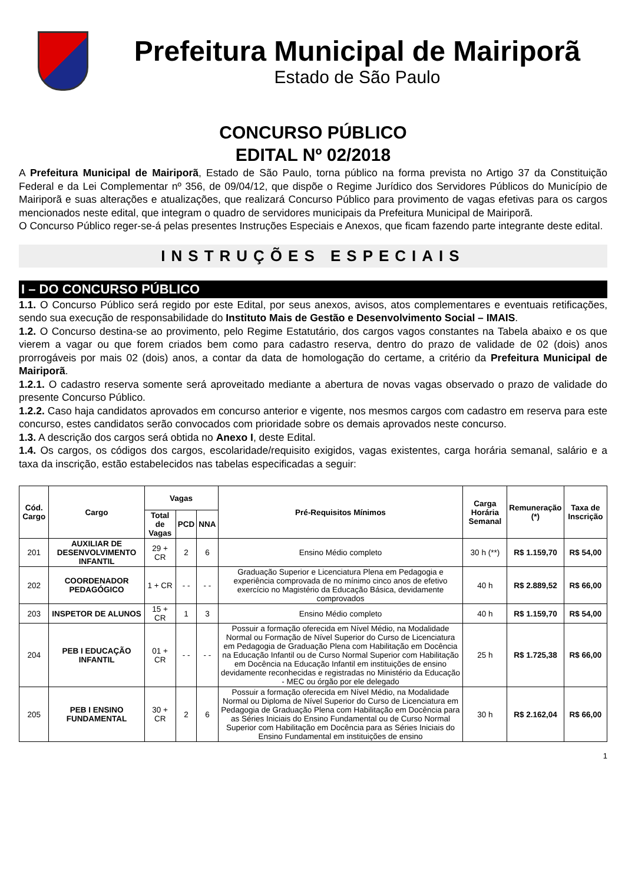Prefeitura Municipal de Mairiporã
Estado de São Paulo
CONCURSO PÚBLICO
EDITAL Nº 02/2018
A Prefeitura Municipal de Mairiporã, Estado de São Paulo, torna público na forma prevista no Artigo 37 da Constituição Federal e da Lei Complementar nº 356, de 09/04/12, que dispõe o Regime Jurídico dos Servidores Públicos do Município de Mairiporã e suas alterações e atualizações, que realizará Concurso Público para provimento de vagas efetivas para os cargos mencionados neste edital, que integram o quadro de servidores municipais da Prefeitura Municipal de Mairiporã.
O Concurso Público reger-se-á pelas presentes Instruções Especiais e Anexos, que ficam fazendo parte integrante deste edital.
INSTRUÇÕES ESPECIAIS
I – DO CONCURSO PÚBLICO
1.1. O Concurso Público será regido por este Edital, por seus anexos, avisos, atos complementares e eventuais retificações, sendo sua execução de responsabilidade do Instituto Mais de Gestão e Desenvolvimento Social – IMAIS.
1.2. O Concurso destina-se ao provimento, pelo Regime Estatutário, dos cargos vagos constantes na Tabela abaixo e os que vierem a vagar ou que forem criados bem como para cadastro reserva, dentro do prazo de validade de 02 (dois) anos prorrogáveis por mais 02 (dois) anos, a contar da data de homologação do certame, a critério da Prefeitura Municipal de Mairiporã.
1.2.1. O cadastro reserva somente será aproveitado mediante a abertura de novas vagas observado o prazo de validade do presente Concurso Público.
1.2.2. Caso haja candidatos aprovados em concurso anterior e vigente, nos mesmos cargos com cadastro em reserva para este concurso, estes candidatos serão convocados com prioridade sobre os demais aprovados neste concurso.
1.3. A descrição dos cargos será obtida no Anexo I, deste Edital.
1.4. Os cargos, os códigos dos cargos, escolaridade/requisito exigidos, vagas existentes, carga horária semanal, salário e a taxa da inscrição, estão estabelecidos nas tabelas especificadas a seguir:
| Cód. Cargo | Cargo | Vagas | | | Pré-Requisitos Mínimos | Carga Horária Semanal | Remuneração (*) | Taxa de Inscrição |
| --- | --- | --- | --- | --- | --- | --- | --- | --- |
| | | Total de Vagas | PCD | NNA | | | | |
| 201 | AUXILIAR DE DESENVOLVIMENTO INFANTIL | 29 + CR | 2 | 6 | Ensino Médio completo | 30 h (**) | R$ 1.159,70 | R$ 54,00 |
| 202 | COORDENADOR PEDAGÓGICO | 1 + CR | - - | - - | Graduação Superior e Licenciatura Plena em Pedagogia e experiência comprovada de no mínimo cinco anos de efetivo exercício no Magistério da Educação Básica, devidamente comprovados | 40 h | R$ 2.889,52 | R$ 66,00 |
| 203 | INSPETOR DE ALUNOS | 15 + CR | 1 | 3 | Ensino Médio completo | 40 h | R$ 1.159,70 | R$ 54,00 |
| 204 | PEB I EDUCAÇÃO INFANTIL | 01 + CR | - - | - - | Possuir a formação oferecida em Nível Médio, na Modalidade Normal ou Formação de Nível Superior do Curso de Licenciatura em Pedagogia de Graduação Plena com Habilitação em Docência na Educação Infantil ou de Curso Normal Superior com Habilitação em Docência na Educação Infantil em instituições de ensino devidamente reconhecidas e registradas no Ministério da Educação - MEC ou órgão por ele delegado | 25 h | R$ 1.725,38 | R$ 66,00 |
| 205 | PEB I ENSINO FUNDAMENTAL | 30 + CR | 2 | 6 | Possuir a formação oferecida em Nível Médio, na Modalidade Normal ou Diploma de Nível Superior do Curso de Licenciatura em Pedagogia de Graduação Plena com Habilitação em Docência para as Séries Iniciais do Ensino Fundamental ou de Curso Normal Superior com Habilitação em Docência para as Séries Iniciais do Ensino Fundamental em instituições de ensino | 30 h | R$ 2.162,04 | R$ 66,00 |
1